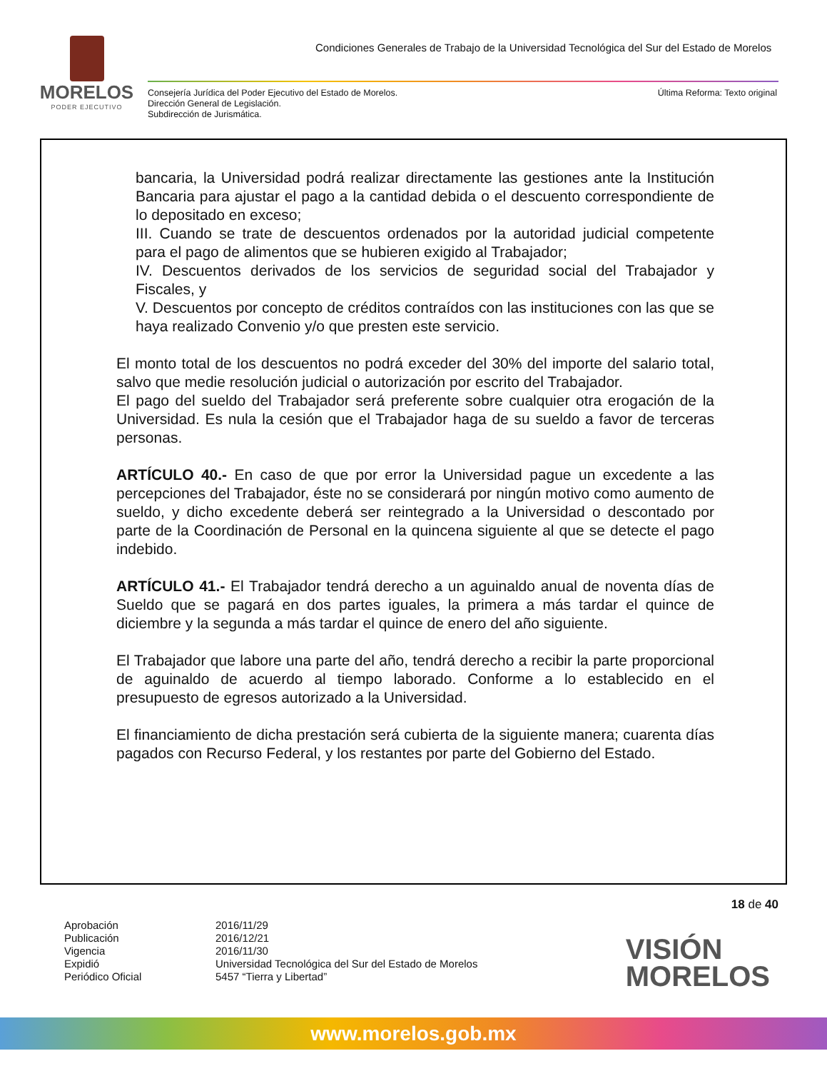MORELOS
PODER EJECUTIVO
Condiciones Generales de Trabajo de la Universidad Tecnológica del Sur del Estado de Morelos
Consejería Jurídica del Poder Ejecutivo del Estado de Morelos.
Dirección General de Legislación.
Subdirección de Jurismática.
Última Reforma: Texto original
bancaria, la Universidad podrá realizar directamente las gestiones ante la Institución Bancaria para ajustar el pago a la cantidad debida o el descuento correspondiente de lo depositado en exceso;
III. Cuando se trate de descuentos ordenados por la autoridad judicial competente para el pago de alimentos que se hubieren exigido al Trabajador;
IV. Descuentos derivados de los servicios de seguridad social del Trabajador y Fiscales, y
V. Descuentos por concepto de créditos contraídos con las instituciones con las que se haya realizado Convenio y/o que presten este servicio.
El monto total de los descuentos no podrá exceder del 30% del importe del salario total, salvo que medie resolución judicial o autorización por escrito del Trabajador.
El pago del sueldo del Trabajador será preferente sobre cualquier otra erogación de la Universidad. Es nula la cesión que el Trabajador haga de su sueldo a favor de terceras personas.
ARTÍCULO 40.- En caso de que por error la Universidad pague un excedente a las percepciones del Trabajador, éste no se considerará por ningún motivo como aumento de sueldo, y dicho excedente deberá ser reintegrado a la Universidad o descontado por parte de la Coordinación de Personal en la quincena siguiente al que se detecte el pago indebido.
ARTÍCULO 41.- El Trabajador tendrá derecho a un aguinaldo anual de noventa días de Sueldo que se pagará en dos partes iguales, la primera a más tardar el quince de diciembre y la segunda a más tardar el quince de enero del año siguiente.
El Trabajador que labore una parte del año, tendrá derecho a recibir la parte proporcional de aguinaldo de acuerdo al tiempo laborado. Conforme a lo establecido en el presupuesto de egresos autorizado a la Universidad.
El financiamiento de dicha prestación será cubierta de la siguiente manera; cuarenta días pagados con Recurso Federal, y los restantes por parte del Gobierno del Estado.
18 de 40
Aprobación
Publicación
Vigencia
Expidió
Periódico Oficial
2016/11/29
2016/12/21
2016/11/30
Universidad Tecnológica del Sur del Estado de Morelos
5457 “Tierra y Libertad”
VISIÓN
MORELOS
www.morelos.gob.mx